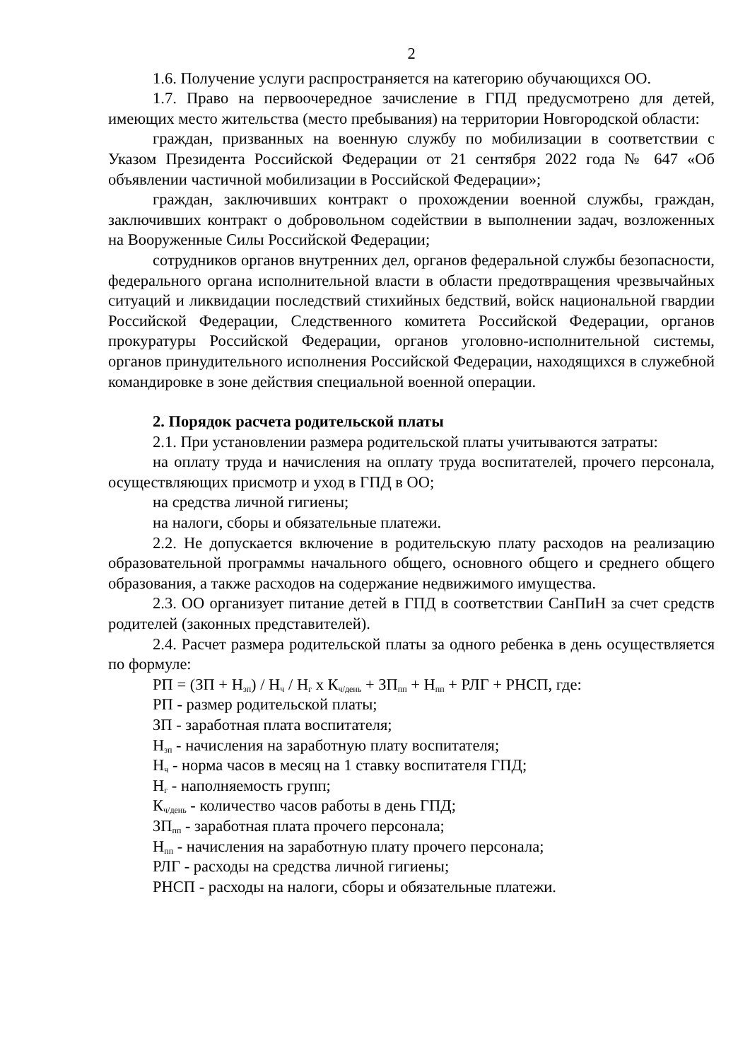2
1.6. Получение услуги распространяется на категорию обучающихся ОО.
1.7. Право на первоочередное зачисление в ГПД предусмотрено для детей, имеющих место жительства (место пребывания) на территории Новгородской области:
граждан, призванных на военную службу по мобилизации в соответствии с Указом Президента Российской Федерации от 21 сентября 2022 года № 647 «Об объявлении частичной мобилизации в Российской Федерации»;
граждан, заключивших контракт о прохождении военной службы, граждан, заключивших контракт о добровольном содействии в выполнении задач, возложенных на Вооруженные Силы Российской Федерации;
сотрудников органов внутренних дел, органов федеральной службы безопасности, федерального органа исполнительной власти в области предотвращения чрезвычайных ситуаций и ликвидации последствий стихийных бедствий, войск национальной гвардии Российской Федерации, Следственного комитета Российской Федерации, органов прокуратуры Российской Федерации, органов уголовно-исполнительной системы, органов принудительного исполнения Российской Федерации, находящихся в служебной командировке в зоне действия специальной военной операции.
2. Порядок расчета родительской платы
2.1. При установлении размера родительской платы учитываются затраты:
на оплату труда и начисления на оплату труда воспитателей, прочего персонала, осуществляющих присмотр и уход в ГПД в ОО;
на средства личной гигиены;
на налоги, сборы и обязательные платежи.
2.2. Не допускается включение в родительскую плату расходов на реализацию образовательной программы начального общего, основного общего и среднего общего образования, а также расходов на содержание недвижимого имущества.
2.3. ОО организует питание детей в ГПД в соответствии СанПиН за счет средств родителей (законных представителей).
2.4. Расчет размера родительской платы за одного ребенка в день осуществляется по формуле:
РП = (ЗП + Н<sub>зп</sub>) / Н<sub>ч</sub> / Н<sub>г</sub> x К<sub>ч/день</sub> + ЗП<sub>пп</sub> + Н<sub>пп</sub> + РЛГ + РНСП, где:
РП - размер родительской платы;
ЗП - заработная плата воспитателя;
Н<sub>зп</sub> - начисления на заработную плату воспитателя;
Н<sub>ч</sub> - норма часов в месяц на 1 ставку воспитателя ГПД;
Н<sub>г</sub> - наполняемость групп;
К<sub>ч/день</sub> - количество часов работы в день ГПД;
ЗП<sub>пп</sub> - заработная плата прочего персонала;
Н<sub>пп</sub> - начисления на заработную плату прочего персонала;
РЛГ - расходы на средства личной гигиены;
РНСП - расходы на налоги, сборы и обязательные платежи.